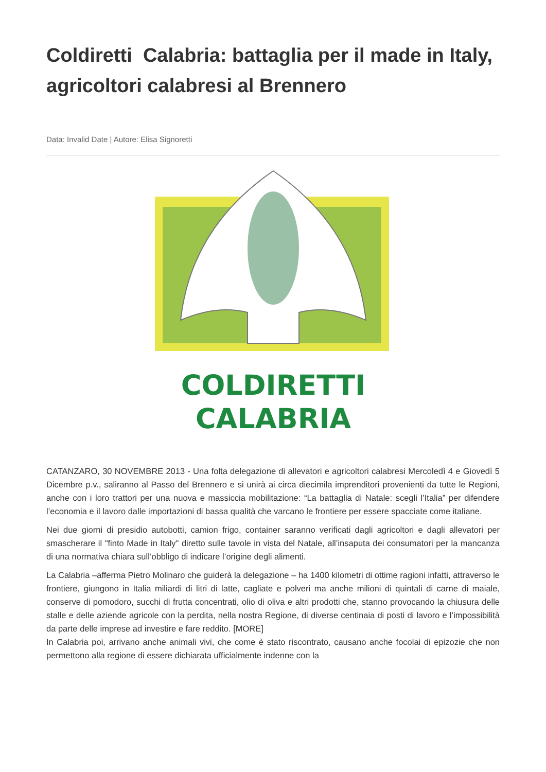Coldiretti Calabria: battaglia per il made in Italy, agricoltori calabresi al Brennero
Data: Invalid Date | Autore: Elisa Signoretti
COLDIRETTI
CALABRIA
CATANZARO, 30 NOVEMBRE 2013 - Una folta delegazione di allevatori e agricoltori calabresi Mercoledì 4 e Giovedì 5 Dicembre p.v., saliranno al Passo del Brennero e si unirà ai circa diecimila imprenditori provenienti da tutte le Regioni, anche con i loro trattori per una nuova e massiccia mobilitazione: “La battaglia di Natale: scegli l’Italia” per difendere l’economia e il lavoro dalle importazioni di bassa qualità che varcano le frontiere per essere spacciate come italiane.
Nei due giorni di presidio autobotti, camion frigo, container saranno verificati dagli agricoltori e dagli allevatori per smascherare il "finto Made in Italy" diretto sulle tavole in vista del Natale, all’insaputa dei consumatori per la mancanza di una normativa chiara sull’obbligo di indicare l’origine degli alimenti.
La Calabria –afferma Pietro Molinaro che guiderà la delegazione – ha 1400 kilometri di ottime ragioni infatti, attraverso le frontiere, giungono in Italia miliardi di litri di latte, cagliate e polveri ma anche milioni di quintali di carne di maiale, conserve di pomodoro, succhi di frutta concentrati, olio di oliva e altri prodotti che, stanno provocando la chiusura delle stalle e delle aziende agricole con la perdita, nella nostra Regione, di diverse centinaia di posti di lavoro e l’impossibilità da parte delle imprese ad investire e fare reddito. [MORE]
In Calabria poi, arrivano anche animali vivi, che come è stato riscontrato, causano anche focolai di epizozie che non permettono alla regione di essere dichiarata ufficialmente indenne con la